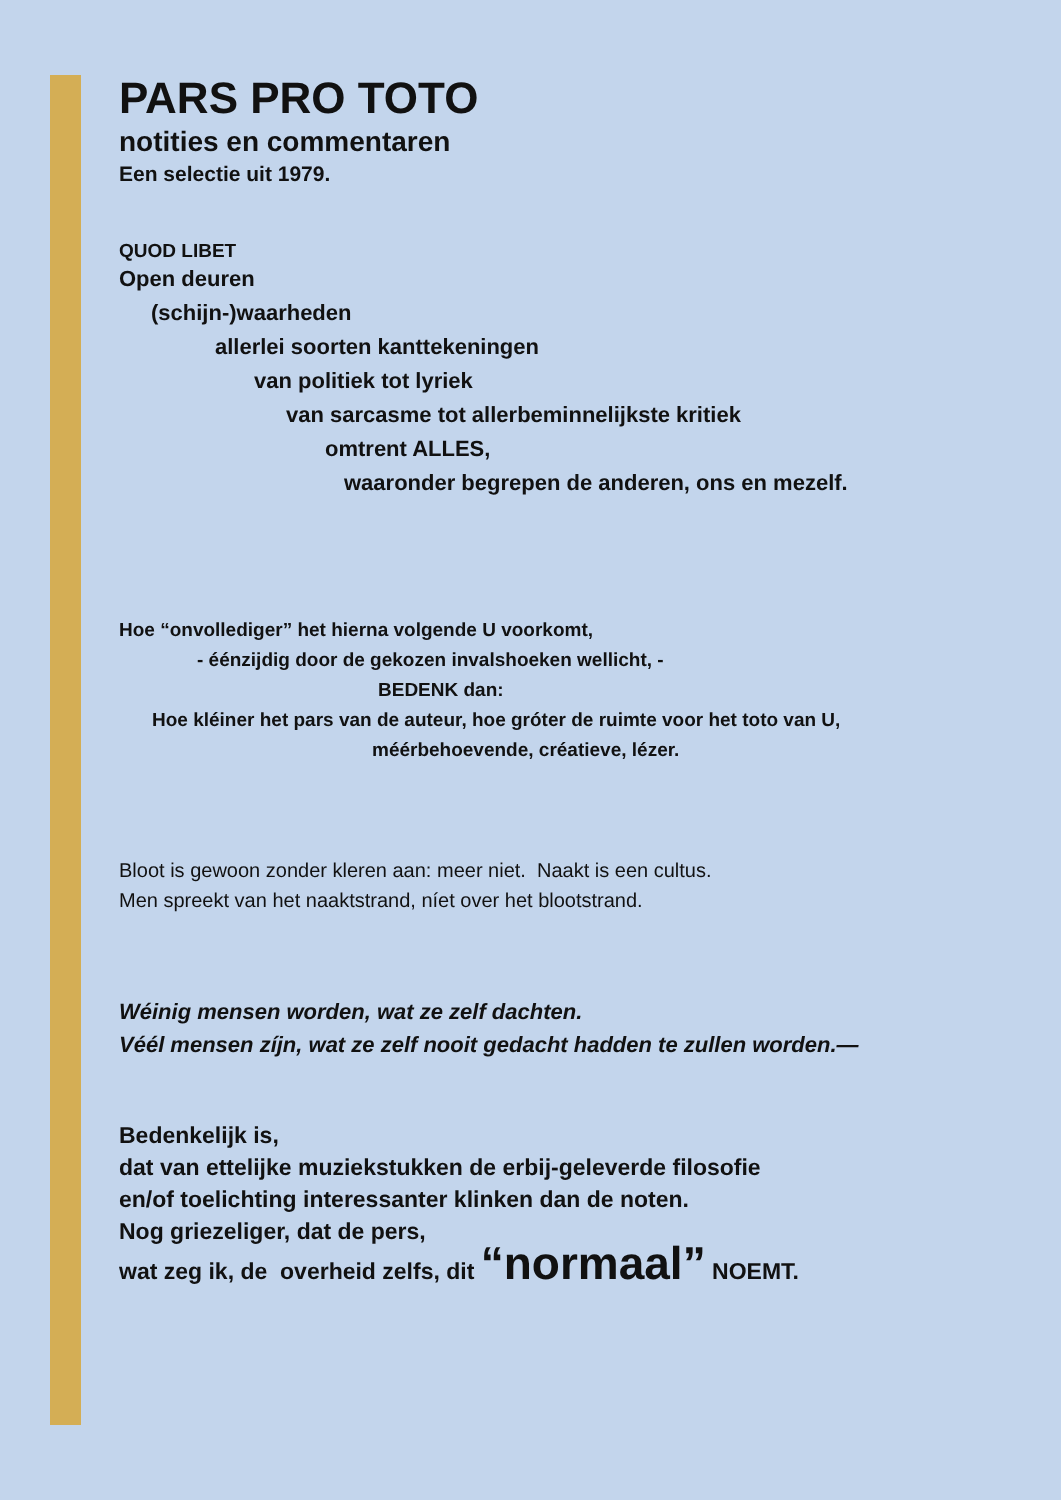PARS PRO TOTO
notities en commentaren
Een selectie uit 1979.
QUOD LIBET
Open deuren
(schijn-)waarheden
allerlei soorten kanttekeningen
van politiek tot lyriek
van sarcasme tot allerbeminnelijkste kritiek
omtrent ALLES,
waaronder begrepen de anderen, ons en mezelf.
Hoe “onvollediger” het hierna volgende U voorkomt,
- éénzijdig door de gekozen invalshoeken wellicht, -
BEDENK dan:
Hoe kléiner het pars van de auteur, hoe gróter de ruimte voor het toto van U,
méérbehoevende, créatieve, lézer.
Bloot is gewoon zonder kleren aan: meer niet. Naakt is een cultus.
Men spreekt van het naaktstrand, níet over het blootstrand.
Wéinig mensen worden, wat ze zelf dachten.
Véél mensen zíjn, wat ze zelf nooit gedacht hadden te zullen worden.—
Bedenkelijk is,
dat van ettelijke muziekstukken de erbij-geleverde filosofie
en/of toelichting interessanter klinken dan de noten.
Nog griezeliger, dat de pers,
wat zeg ik, de overheid zelfs, dit “normaal” NOEMT.